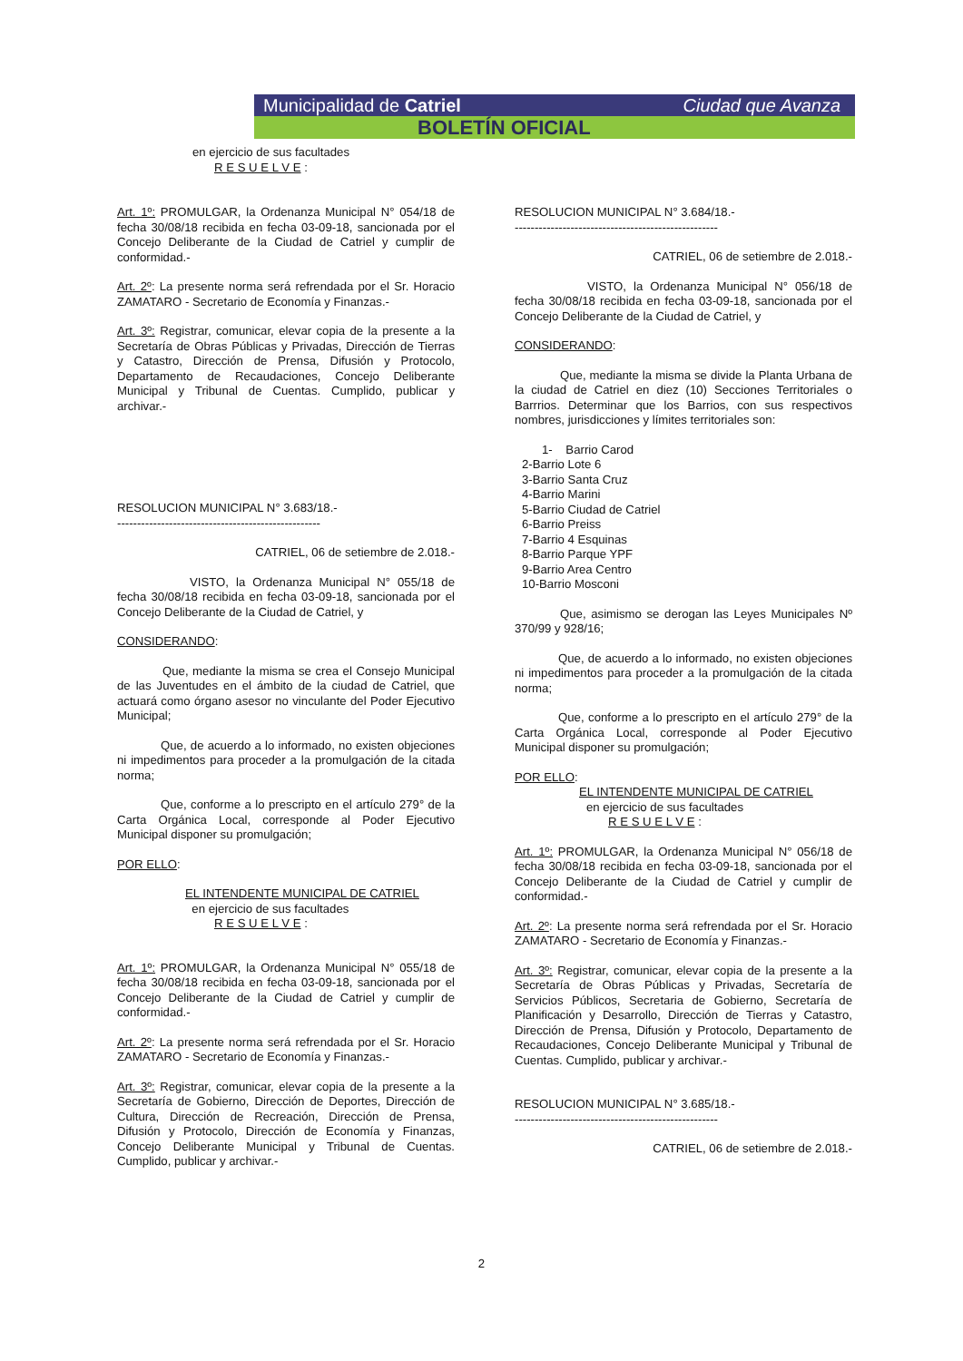Municipalidad de Catriel Ciudad que Avanza
BOLETÍN OFICIAL
en ejercicio de sus facultades
R E S U E L V E :
Art. 1º: PROMULGAR, la Ordenanza Municipal N° 054/18 de fecha 30/08/18 recibida en fecha 03-09-18, sancionada por el Concejo Deliberante de la Ciudad de Catriel y cumplir de conformidad.-
Art. 2º: La presente norma será refrendada por el Sr. Horacio ZAMATARO - Secretario de Economía y Finanzas.-
Art. 3º: Registrar, comunicar, elevar copia de la presente a la Secretaría de Obras Públicas y Privadas, Dirección de Tierras y Catastro, Dirección de Prensa, Difusión y Protocolo, Departamento de Recaudaciones, Concejo Deliberante Municipal y Tribunal de Cuentas. Cumplido, publicar y archivar.-
RESOLUCION MUNICIPAL N° 3.683/18.-
---------------------------------------------------
CATRIEL, 06 de setiembre de 2.018.-
VISTO, la Ordenanza Municipal N° 055/18 de fecha 30/08/18 recibida en fecha 03-09-18, sancionada por el Concejo Deliberante de la Ciudad de Catriel, y
CONSIDERANDO:
Que, mediante la misma se crea el Consejo Municipal de las Juventudes en el ámbito de la ciudad de Catriel, que actuará como órgano asesor no vinculante del Poder Ejecutivo Municipal;
Que, de acuerdo a lo informado, no existen objeciones ni impedimentos para proceder a la promulgación de la citada norma;
Que, conforme a lo prescripto en el artículo 279° de la Carta Orgánica Local, corresponde al Poder Ejecutivo Municipal disponer su promulgación;
POR ELLO:
EL INTENDENTE MUNICIPAL DE CATRIEL
en ejercicio de sus facultades
R E S U E L V E :
Art. 1º: PROMULGAR, la Ordenanza Municipal N° 055/18 de fecha 30/08/18 recibida en fecha 03-09-18, sancionada por el Concejo Deliberante de la Ciudad de Catriel y cumplir de conformidad.-
Art. 2º: La presente norma será refrendada por el Sr. Horacio ZAMATARO - Secretario de Economía y Finanzas.-
Art. 3º: Registrar, comunicar, elevar copia de la presente a la Secretaría de Gobierno, Dirección de Deportes, Dirección de Cultura, Dirección de Recreación, Dirección de Prensa, Difusión y Protocolo, Dirección de Economía y Finanzas, Concejo Deliberante Municipal y Tribunal de Cuentas. Cumplido, publicar y archivar.-
RESOLUCION MUNICIPAL N° 3.684/18.-
---------------------------------------------------
CATRIEL, 06 de setiembre de 2.018.-
VISTO, la Ordenanza Municipal N° 056/18 de fecha 30/08/18 recibida en fecha 03-09-18, sancionada por el Concejo Deliberante de la Ciudad de Catriel, y
CONSIDERANDO:
Que, mediante la misma se divide la Planta Urbana de la ciudad de Catriel en diez (10) Secciones Territoriales o Barrrios. Determinar que los Barrios, con sus respectivos nombres, jurisdicciones y límites territoriales son:
1- Barrio Carod
2-Barrio Lote 6
3-Barrio Santa Cruz
4-Barrio Marini
5-Barrio Ciudad de Catriel
6-Barrio Preiss
7-Barrio 4 Esquinas
8-Barrio Parque YPF
9-Barrio Area Centro
10-Barrio Mosconi
Que, asimismo se derogan las Leyes Municipales Nº 370/99 y 928/16;
Que, de acuerdo a lo informado, no existen objeciones ni impedimentos para proceder a la promulgación de la citada norma;
Que, conforme a lo prescripto en el artículo 279° de la Carta Orgánica Local, corresponde al Poder Ejecutivo Municipal disponer su promulgación;
POR ELLO:
EL INTENDENTE MUNICIPAL DE CATRIEL
en ejercicio de sus facultades
R E S U E L V E :
Art. 1º: PROMULGAR, la Ordenanza Municipal N° 056/18 de fecha 30/08/18 recibida en fecha 03-09-18, sancionada por el Concejo Deliberante de la Ciudad de Catriel y cumplir de conformidad.-
Art. 2º: La presente norma será refrendada por el Sr. Horacio ZAMATARO - Secretario de Economía y Finanzas.-
Art. 3º: Registrar, comunicar, elevar copia de la presente a la Secretaría de Obras Públicas y Privadas, Secretaría de Servicios Públicos, Secretaria de Gobierno, Secretaría de Planificación y Desarrollo, Dirección de Tierras y Catastro, Dirección de Prensa, Difusión y Protocolo, Departamento de Recaudaciones, Concejo Deliberante Municipal y Tribunal de Cuentas. Cumplido, publicar y archivar.-
RESOLUCION MUNICIPAL N° 3.685/18.-
---------------------------------------------------
CATRIEL, 06 de setiembre de 2.018.-
2